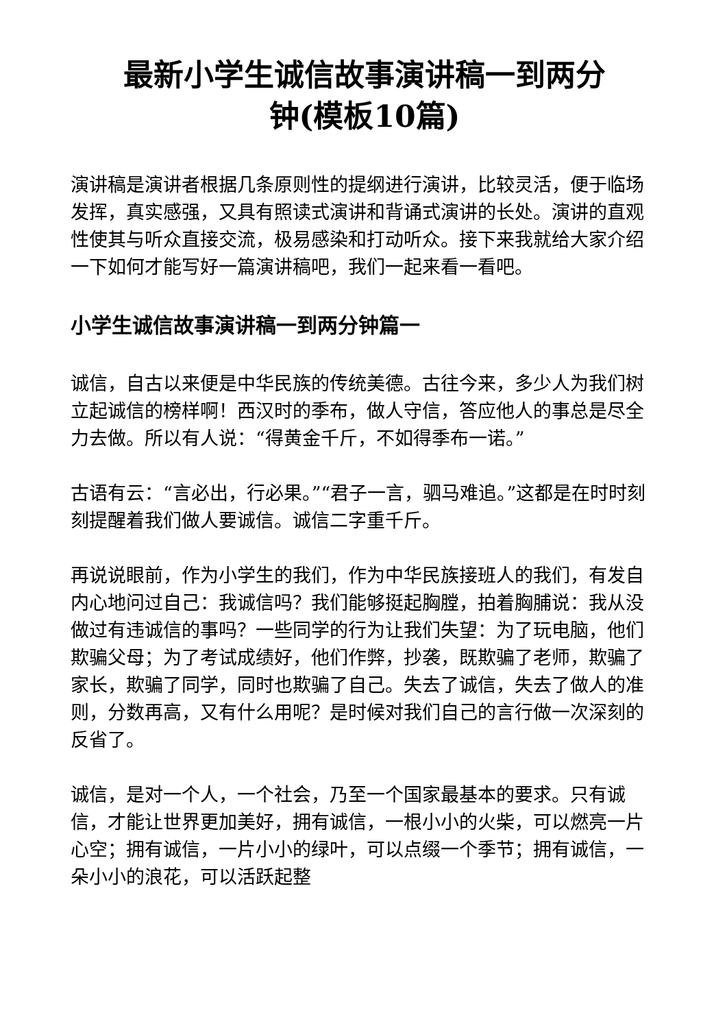最新小学生诚信故事演讲稿一到两分
钟(模板10篇)
演讲稿是演讲者根据几条原则性的提纲进行演讲，比较灵活，便于临场发挥，真实感强，又具有照读式演讲和背诵式演讲的长处。演讲的直观性使其与听众直接交流，极易感染和打动听众。接下来我就给大家介绍一下如何才能写好一篇演讲稿吧，我们一起来看一看吧。
小学生诚信故事演讲稿一到两分钟篇一
诚信，自古以来便是中华民族的传统美德。古往今来，多少人为我们树立起诚信的榜样啊！西汉时的季布，做人守信，答应他人的事总是尽全力去做。所以有人说：“得黄金千斤，不如得季布一诺。”
古语有云：“言必出，行必果。”“君子一言，驷马难追。”这都是在时时刻刻提醒着我们做人要诚信。诚信二字重千斤。
再说说眼前，作为小学生的我们，作为中华民族接班人的我们，有发自内心地问过自己：我诚信吗？我们能够挺起胸膛，拍着胸脯说：我从没做过有违诚信的事吗？一些同学的行为让我们失望：为了玩电脑，他们欺骗父母；为了考试成绩好，他们作弊，抄袭，既欺骗了老师，欺骗了家长，欺骗了同学，同时也欺骗了自己。失去了诚信，失去了做人的准则，分数再高，又有什么用呢？是时候对我们自己的言行做一次深刻的反省了。
诚信，是对一个人，一个社会，乃至一个国家最基本的要求。只有诚信，才能让世界更加美好，拥有诚信，一根小小的火柴，可以燃亮一片心空；拥有诚信，一片小小的绿叶，可以点缀一个季节；拥有诚信，一朵小小的浪花，可以活跃起整